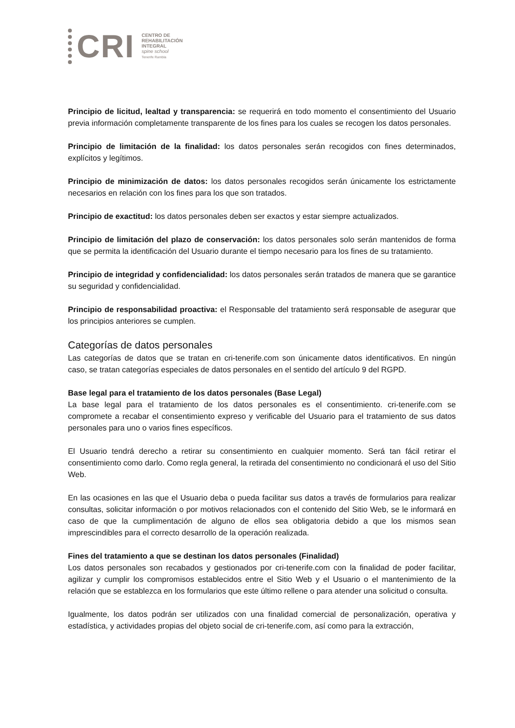CRI
CENTRO DE
REHABILITACIÓN
INTEGRAL
spine school
Tenerife Rambla
Principio de licitud, lealtad y transparencia: se requerirá en todo momento el consentimiento del Usuario previa información completamente transparente de los fines para los cuales se recogen los datos personales.
Principio de limitación de la finalidad: los datos personales serán recogidos con fines determinados, explícitos y legítimos.
Principio de minimización de datos: los datos personales recogidos serán únicamente los estrictamente necesarios en relación con los fines para los que son tratados.
Principio de exactitud: los datos personales deben ser exactos y estar siempre actualizados.
Principio de limitación del plazo de conservación: los datos personales solo serán mantenidos de forma que se permita la identificación del Usuario durante el tiempo necesario para los fines de su tratamiento.
Principio de integridad y confidencialidad: los datos personales serán tratados de manera que se garantice su seguridad y confidencialidad.
Principio de responsabilidad proactiva: el Responsable del tratamiento será responsable de asegurar que los principios anteriores se cumplen.
Categorías de datos personales
Las categorías de datos que se tratan en cri-tenerife.com son únicamente datos identificativos. En ningún caso, se tratan categorías especiales de datos personales en el sentido del artículo 9 del RGPD.
Base legal para el tratamiento de los datos personales (Base Legal)
La base legal para el tratamiento de los datos personales es el consentimiento. cri-tenerife.com se compromete a recabar el consentimiento expreso y verificable del Usuario para el tratamiento de sus datos personales para uno o varios fines específicos.
El Usuario tendrá derecho a retirar su consentimiento en cualquier momento. Será tan fácil retirar el consentimiento como darlo. Como regla general, la retirada del consentimiento no condicionará el uso del Sitio Web.
En las ocasiones en las que el Usuario deba o pueda facilitar sus datos a través de formularios para realizar consultas, solicitar información o por motivos relacionados con el contenido del Sitio Web, se le informará en caso de que la cumplimentación de alguno de ellos sea obligatoria debido a que los mismos sean imprescindibles para el correcto desarrollo de la operación realizada.
Fines del tratamiento a que se destinan los datos personales (Finalidad)
Los datos personales son recabados y gestionados por cri-tenerife.com con la finalidad de poder facilitar, agilizar y cumplir los compromisos establecidos entre el Sitio Web y el Usuario o el mantenimiento de la relación que se establezca en los formularios que este último rellene o para atender una solicitud o consulta.
Igualmente, los datos podrán ser utilizados con una finalidad comercial de personalización, operativa y estadística, y actividades propias del objeto social de cri-tenerife.com, así como para la extracción,